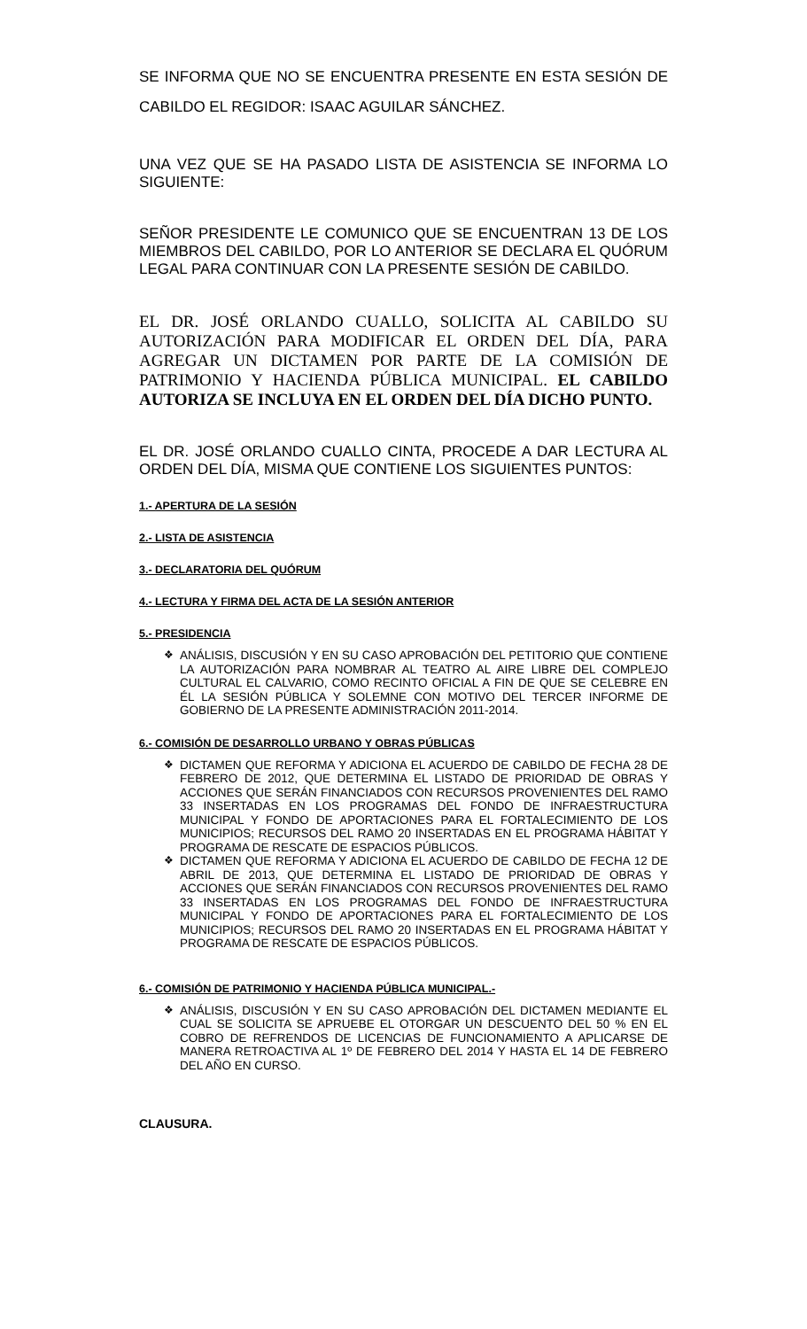SE INFORMA QUE NO SE ENCUENTRA PRESENTE EN ESTA SESIÓN DE CABILDO EL REGIDOR: ISAAC AGUILAR SÁNCHEZ.
UNA VEZ QUE SE HA PASADO LISTA DE ASISTENCIA SE INFORMA LO SIGUIENTE:
SEÑOR PRESIDENTE LE COMUNICO QUE SE ENCUENTRAN 13 DE LOS MIEMBROS DEL CABILDO, POR LO ANTERIOR SE DECLARA EL QUÓRUM LEGAL PARA CONTINUAR CON LA PRESENTE SESIÓN DE CABILDO.
EL DR. JOSÉ ORLANDO CUALLO, SOLICITA AL CABILDO SU AUTORIZACIÓN PARA MODIFICAR EL ORDEN DEL DÍA, PARA AGREGAR UN DICTAMEN POR PARTE DE LA COMISIÓN DE PATRIMONIO Y HACIENDA PÚBLICA MUNICIPAL. EL CABILDO AUTORIZA SE INCLUYA EN EL ORDEN DEL DÍA DICHO PUNTO.
EL DR. JOSÉ ORLANDO CUALLO CINTA, PROCEDE A DAR LECTURA AL ORDEN DEL DÍA, MISMA QUE CONTIENE LOS SIGUIENTES PUNTOS:
1.- APERTURA DE LA SESIÓN
2.- LISTA DE ASISTENCIA
3.- DECLARATORIA DEL QUÓRUM
4.- LECTURA Y FIRMA DEL ACTA DE LA SESIÓN ANTERIOR
5.- PRESIDENCIA
❖ ANÁLISIS, DISCUSIÓN Y EN SU CASO APROBACIÓN DEL PETITORIO QUE CONTIENE LA AUTORIZACIÓN PARA NOMBRAR AL TEATRO AL AIRE LIBRE DEL COMPLEJO CULTURAL EL CALVARIO, COMO RECINTO OFICIAL A FIN DE QUE SE CELEBRE EN ÉL LA SESIÓN PÚBLICA Y SOLEMNE CON MOTIVO DEL TERCER INFORME DE GOBIERNO DE LA PRESENTE ADMINISTRACIÓN 2011-2014.
6.- COMISIÓN DE DESARROLLO URBANO Y OBRAS PÚBLICAS
❖ DICTAMEN QUE REFORMA Y ADICIONA EL ACUERDO DE CABILDO DE FECHA 28 DE FEBRERO DE 2012, QUE DETERMINA EL LISTADO DE PRIORIDAD DE OBRAS Y ACCIONES QUE SERÁN FINANCIADOS CON RECURSOS PROVENIENTES DEL RAMO 33 INSERTADAS EN LOS PROGRAMAS DEL FONDO DE INFRAESTRUCTURA MUNICIPAL Y FONDO DE APORTACIONES PARA EL FORTALECIMIENTO DE LOS MUNICIPIOS; RECURSOS DEL RAMO 20 INSERTADAS EN EL PROGRAMA HÁBITAT Y PROGRAMA DE RESCATE DE ESPACIOS PÚBLICOS.
❖ DICTAMEN QUE REFORMA Y ADICIONA EL ACUERDO DE CABILDO DE FECHA 12 DE ABRIL DE 2013, QUE DETERMINA EL LISTADO DE PRIORIDAD DE OBRAS Y ACCIONES QUE SERÁN FINANCIADOS CON RECURSOS PROVENIENTES DEL RAMO 33 INSERTADAS EN LOS PROGRAMAS DEL FONDO DE INFRAESTRUCTURA MUNICIPAL Y FONDO DE APORTACIONES PARA EL FORTALECIMIENTO DE LOS MUNICIPIOS; RECURSOS DEL RAMO 20 INSERTADAS EN EL PROGRAMA HÁBITAT Y PROGRAMA DE RESCATE DE ESPACIOS PÚBLICOS.
6.- COMISIÓN DE PATRIMONIO Y HACIENDA PÚBLICA MUNICIPAL.-
❖ ANÁLISIS, DISCUSIÓN Y EN SU CASO APROBACIÓN DEL DICTAMEN MEDIANTE EL CUAL SE SOLICITA SE APRUEBE EL OTORGAR UN DESCUENTO DEL 50 % EN EL COBRO DE REFRENDOS DE LICENCIAS DE FUNCIONAMIENTO A APLICARSE DE MANERA RETROACTIVA AL 1º DE FEBRERO DEL 2014 Y HASTA EL 14 DE FEBRERO DEL AÑO EN CURSO.
CLAUSURA.